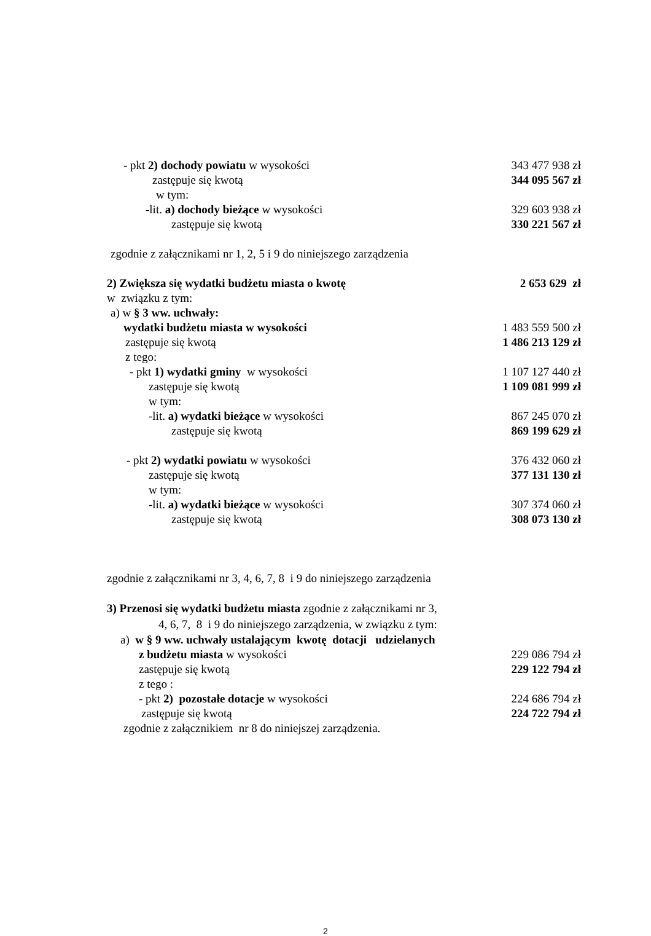- pkt 2) dochody powiatu w wysokości 343 477 938 zł
zastępuje się kwotą 344 095 567 zł
w tym:
-lit. a) dochody bieżące w wysokości 329 603 938 zł
zastępuje się kwotą 330 221 567 zł
zgodnie z załącznikami nr 1, 2, 5 i 9 do niniejszego zarządzenia
2) Zwiększa się wydatki budżetu miasta o kwotę 2 653 629 zł
w związku z tym:
a) w § 3 ww. uchwały:
wydatki budżetu miasta w wysokości 1 483 559 500 zł
zastępuje się kwotą 1 486 213 129 zł
z tego:
- pkt 1) wydatki gminy w wysokości 1 107 127 440 zł
zastępuje się kwotą 1 109 081 999 zł
w tym:
-lit. a) wydatki bieżące w wysokości 867 245 070 zł
zastępuje się kwotą 869 199 629 zł
- pkt 2) wydatki powiatu w wysokości 376 432 060 zł
zastępuje się kwotą 377 131 130 zł
w tym:
-lit. a) wydatki bieżące w wysokości 307 374 060 zł
zastępuje się kwotą 308 073 130 zł
zgodnie z załącznikami nr 3, 4, 6, 7, 8 i 9 do niniejszego zarządzenia
3) Przenosi się wydatki budżetu miasta zgodnie z załącznikami nr 3,
4, 6, 7, 8 i 9 do niniejszego zarządzenia, w związku z tym:
a) w § 9 ww. uchwały ustalającym kwotę dotacji udzielanych
z budżetu miasta w wysokości 229 086 794 zł
zastępuje się kwotą 229 122 794 zł
z tego :
- pkt 2) pozostałe dotacje w wysokości 224 686 794 zł
zastępuje się kwotą 224 722 794 zł
zgodnie z załącznikiem nr 8 do niniejszej zarządzenia.
2